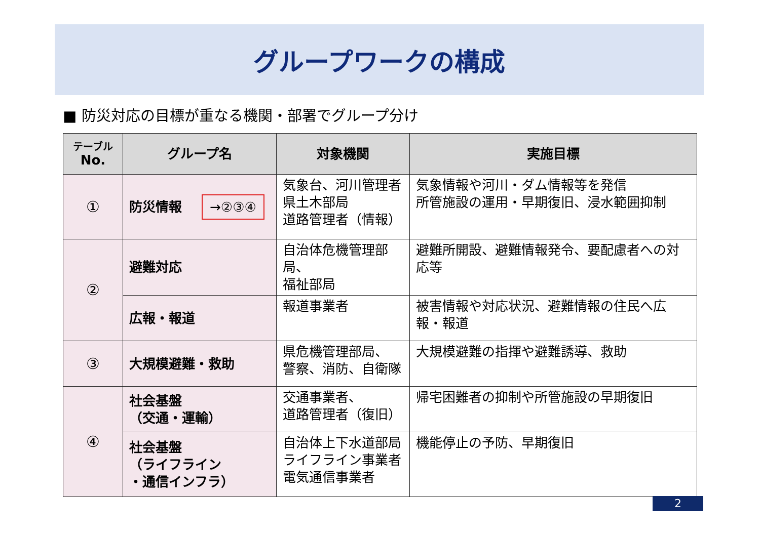グループワークの構成
■ 防災対応の目標が重なる機関・部署でグループ分け
| テーブル No. | グループ名 | 対象機関 | 実施目標 |
| --- | --- | --- | --- |
| ① | 防災情報 →②③④ | 気象台、河川管理者 県土木部局 道路管理者（情報） | 気象情報や河川・ダム情報等を発信 所管施設の運用・早期復旧、浸水範囲抑制 |
| ② | 避難対応 | 自治体危機管理部局、 福祉部局 | 避難所開設、避難情報発令、要配慮者への対応等 |
| | 広報・報道 | 報道事業者 | 被害情報や対応状況、避難情報の住民へ広報・報道 |
| ③ | 大規模避難・救助 | 県危機管理部局、 警察、消防、自衛隊 | 大規模避難の指揮や避難誘導、救助 |
| ④ | 社会基盤 （交通・運輸） | 交通事業者、 道路管理者（復旧） | 帰宅困難者の抑制や所管施設の早期復旧 |
| | 社会基盤 （ライフライン ・通信インフラ） | 自治体上下水道部局 ライフライン事業者 電気通信事業者 | 機能停止の予防、早期復旧 |
2